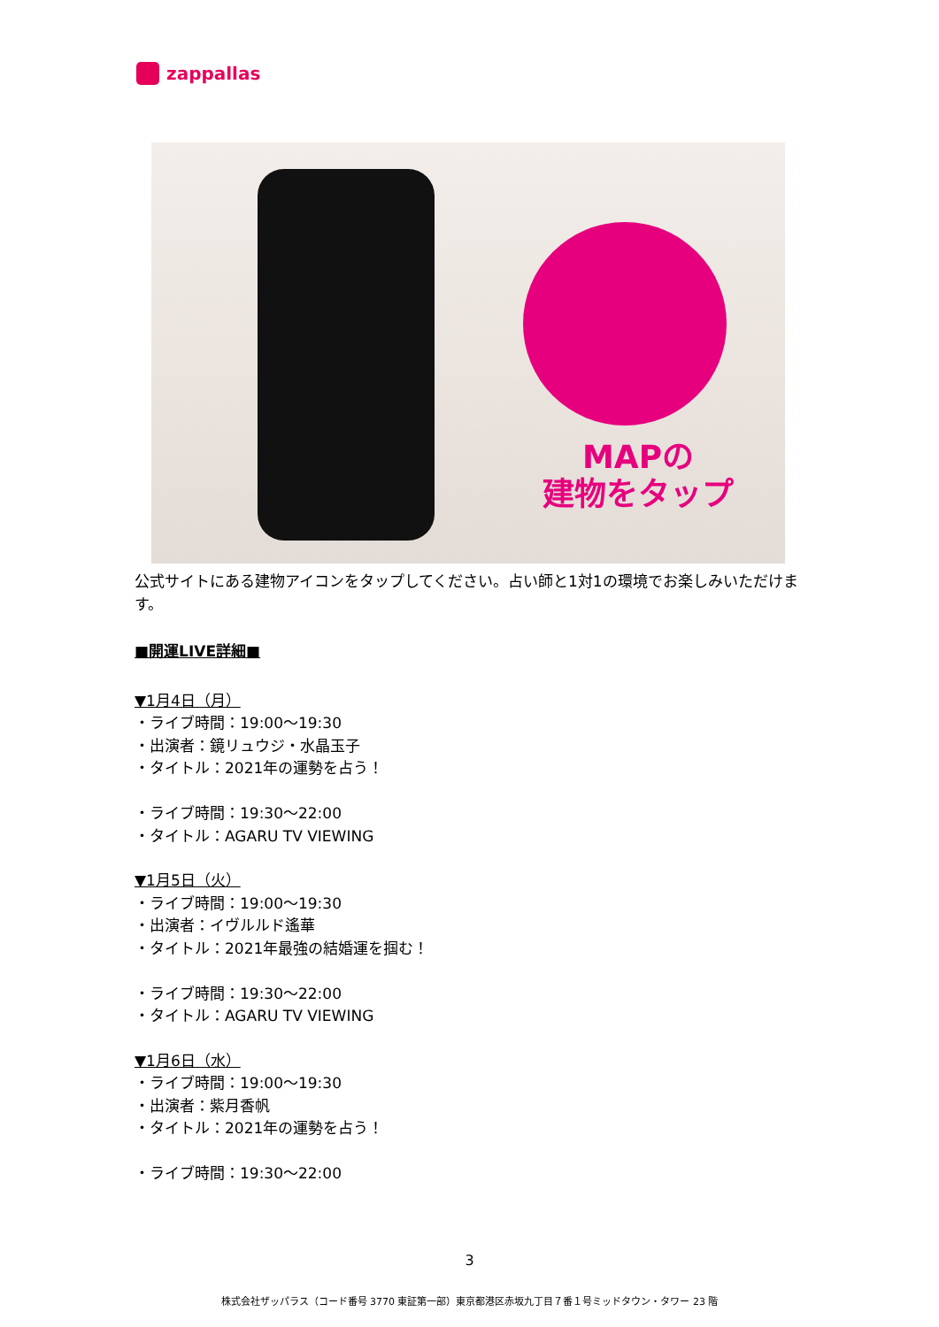zappallas
MAPの
建物をタップ
公式サイトにある建物アイコンをタップしてください。占い師と1対1の環境でお楽しみいただけます。
■開運LIVE詳細■
▼1月4日（月）
・ライブ時間：19:00〜19:30
・出演者：鏡リュウジ・水晶玉子
・タイトル：2021年の運勢を占う！
・ライブ時間：19:30〜22:00
・タイトル：AGARU TV VIEWING
▼1月5日（火）
・ライブ時間：19:00〜19:30
・出演者：イヴルルド遙華
・タイトル：2021年最強の結婚運を掴む！
・ライブ時間：19:30〜22:00
・タイトル：AGARU TV VIEWING
▼1月6日（水）
・ライブ時間：19:00〜19:30
・出演者：紫月香帆
・タイトル：2021年の運勢を占う！
・ライブ時間：19:30〜22:00
3
株式会社ザッパラス（コード番号 3770 東証第一部）東京都港区赤坂九丁目７番１号ミッドタウン・タワー 23 階